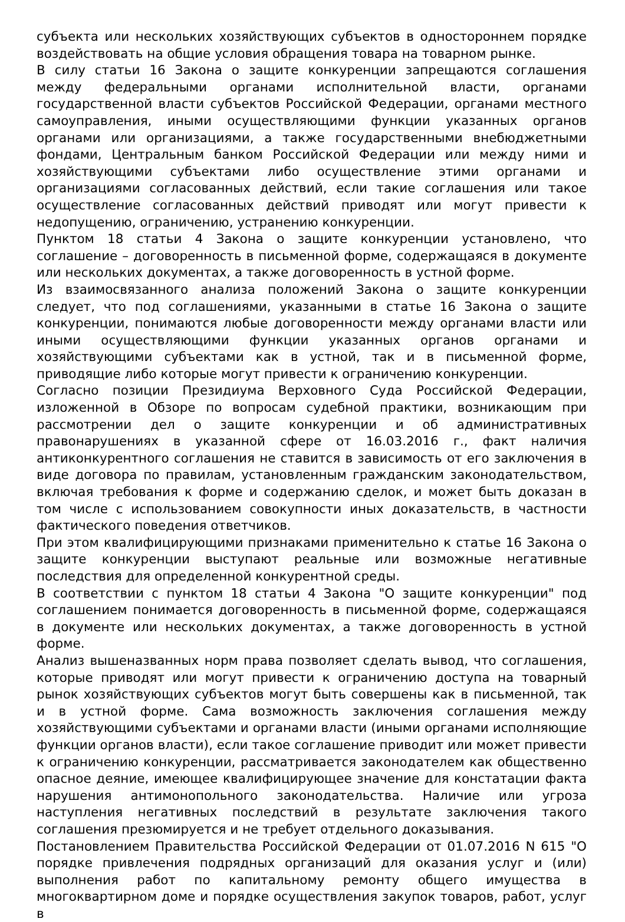субъекта или нескольких хозяйствующих субъектов в одностороннем порядке воздействовать на общие условия обращения товара на товарном рынке.
В силу статьи 16 Закона о защите конкуренции запрещаются соглашения между федеральными органами исполнительной власти, органами государственной власти субъектов Российской Федерации, органами местного самоуправления, иными осуществляющими функции указанных органов органами или организациями, а также государственными внебюджетными фондами, Центральным банком Российской Федерации или между ними и хозяйствующими субъектами либо осуществление этими органами и организациями согласованных действий, если такие соглашения или такое осуществление согласованных действий приводят или могут привести к недопущению, ограничению, устранению конкуренции.
Пунктом 18 статьи 4 Закона о защите конкуренции установлено, что соглашение – договоренность в письменной форме, содержащаяся в документе или нескольких документах, а также договоренность в устной форме.
Из взаимосвязанного анализа положений Закона о защите конкуренции следует, что под соглашениями, указанными в статье 16 Закона о защите конкуренции, понимаются любые договоренности между органами власти или иными осуществляющими функции указанных органов органами и хозяйствующими субъектами как в устной, так и в письменной форме, приводящие либо которые могут привести к ограничению конкуренции.
Согласно позиции Президиума Верховного Суда Российской Федерации, изложенной в Обзоре по вопросам судебной практики, возникающим при рассмотрении дел о защите конкуренции и об административных правонарушениях в указанной сфере от 16.03.2016 г., факт наличия антиконкурентного соглашения не ставится в зависимость от его заключения в виде договора по правилам, установленным гражданским законодательством, включая требования к форме и содержанию сделок, и может быть доказан в том числе с использованием совокупности иных доказательств, в частности фактического поведения ответчиков.
При этом квалифицирующими признаками применительно к статье 16 Закона о защите конкуренции выступают реальные или возможные негативные последствия для определенной конкурентной среды.
В соответствии с пунктом 18 статьи 4 Закона "О защите конкуренции" под соглашением понимается договоренность в письменной форме, содержащаяся в документе или нескольких документах, а также договоренность в устной форме.
Анализ вышеназванных норм права позволяет сделать вывод, что соглашения, которые приводят или могут привести к ограничению доступа на товарный рынок хозяйствующих субъектов могут быть совершены как в письменной, так и в устной форме. Сама возможность заключения соглашения между хозяйствующими субъектами и органами власти (иными органами исполняющие функции органов власти), если такое соглашение приводит или может привести к ограничению конкуренции, рассматривается законодателем как общественно опасное деяние, имеющее квалифицирующее значение для констатации факта нарушения антимонопольного законодательства. Наличие или угроза наступления негативных последствий в результате заключения такого соглашения презюмируется и не требует отдельного доказывания.
Постановлением Правительства Российской Федерации от 01.07.2016 N 615 "О порядке привлечения подрядных организаций для оказания услуг и (или) выполнения работ по капитальному ремонту общего имущества в многоквартирном доме и порядке осуществления закупок товаров, работ, услуг в